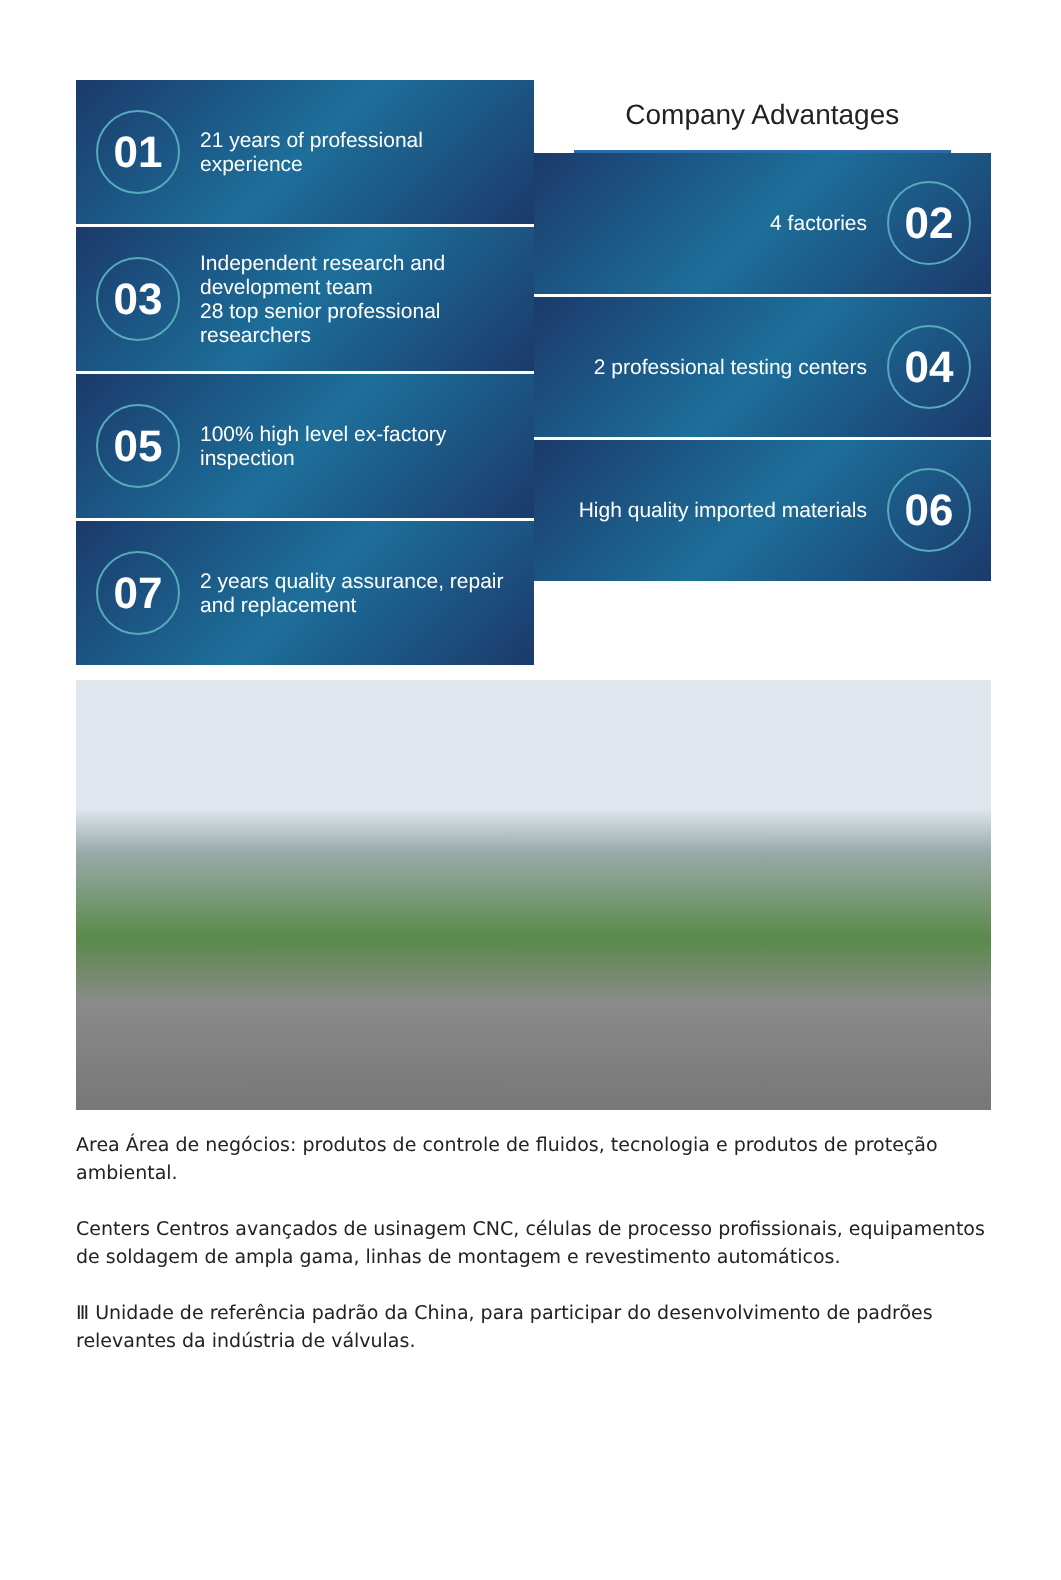01
21 years of professional experience
03
Independent research and development team
28 top senior professional researchers
05
100% high level ex-factory inspection
07
2 years quality assurance, repair and replacement
Company Advantages
4 factories
02
2 professional testing centers
04
High quality imported materials
06
Area Área de negócios: produtos de controle de fluidos, tecnologia e produtos de proteção ambiental.
Centers Centros avançados de usinagem CNC, células de processo profissionais, equipamentos de soldagem de ampla gama, linhas de montagem e revestimento automáticos.
Ⅲ Unidade de referência padrão da China, para participar do desenvolvimento de padrões relevantes da indústria de válvulas.